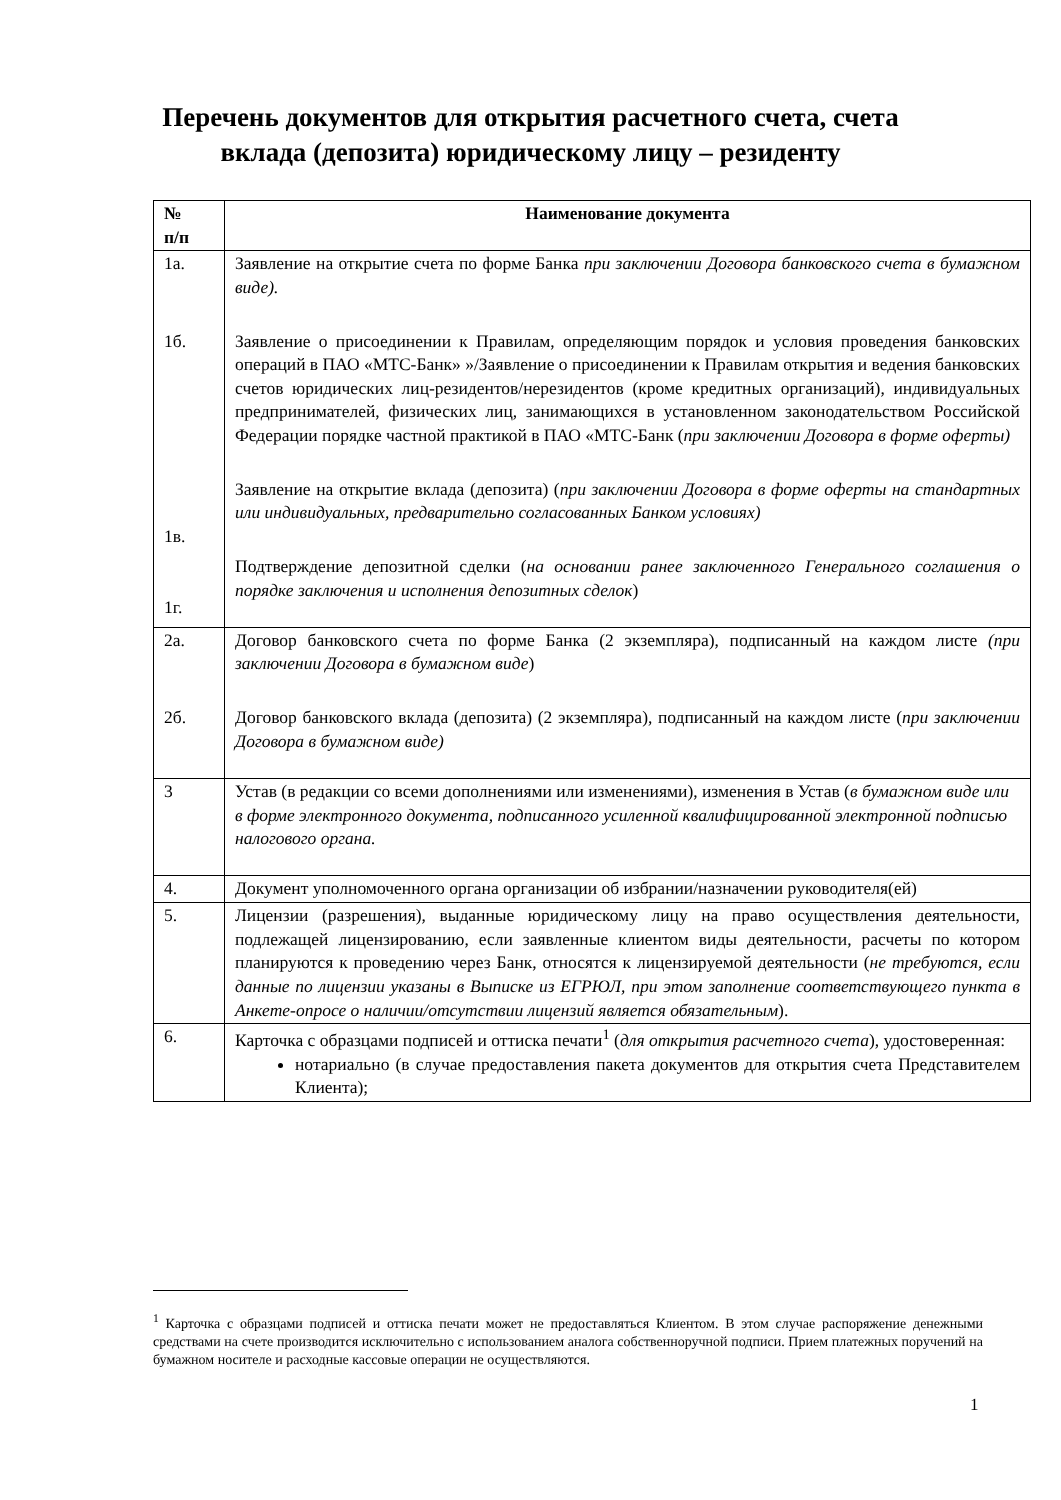Перечень документов для открытия расчетного счета, счета
вклада (депозита) юридическому лицу – резиденту
| № п/п | Наименование документа |
| --- | --- |
| 1а. 1б. 1в. 1г. | Заявление на открытие счета по форме Банка при заключении Договора банковского счета в бумажном виде). Заявление о присоединении к Правилам, определяющим порядок и условия проведения банковских операций в ПАО «МТС-Банк» »/Заявление о присоединении к Правилам открытия и ведения банковских счетов юридических лиц-резидентов/нерезидентов (кроме кредитных организаций), индивидуальных предпринимателей, физических лиц, занимающихся в установленном законодательством Российской Федерации порядке частной практикой в ПАО «МТС-Банк ( при заключении Договора в форме оферты) Заявление на открытие вклада (депозита) ( при заключении Договора в форме оферты на стандартных или индивидуальных, предварительно согласованных Банком условиях) Подтверждение депозитной сделки ( на основании ранее заключенного Генерального соглашения о порядке заключения и исполнения депозитных сделок ) |
| 2а. 2б. | Договор банковского счета по форме Банка (2 экземпляра), подписанный на каждом листе (при заключении Договора в бумажном виде ) Договор банковского вклада (депозита) (2 экземпляра), подписанный на каждом листе ( при заключении Договора в бумажном виде) |
| 3 | Устав (в редакции со всеми дополнениями или изменениями), изменения в Устав ( в бумажном виде или в форме электронного документа, подписанного усиленной квалифицированной электронной подписью налогового органа. |
| 4. | Документ уполномоченного органа организации об избрании/назначении руководителя(ей) |
| 5. | Лицензии (разрешения), выданные юридическому лицу на право осуществления деятельности, подлежащей лицензированию, если заявленные клиентом виды деятельности, расчеты по котором планируются к проведению через Банк, относятся к лицензируемой деятельности ( не требуются, если данные по лицензии указаны в Выписке из ЕГРЮЛ, при этом заполнение соответствующего пункта в Анкете-опросе о наличии/отсутствии лицензий является обязательным ). |
| 6. | Карточка с образцами подписей и оттиска печати<sup>1</sup> ( для открытия расчетного счета ), удостоверенная: нотариально (в случае предоставления пакета документов для открытия счета Представителем Клиента); |
<sup>1</sup> Карточка с образцами подписей и оттиска печати может не предоставляться Клиентом. В этом случае распоряжение денежными средствами на счете производится исключительно с использованием аналога собственноручной подписи. Прием платежных поручений на бумажном носителе и расходные кассовые операции не осуществляются.
1